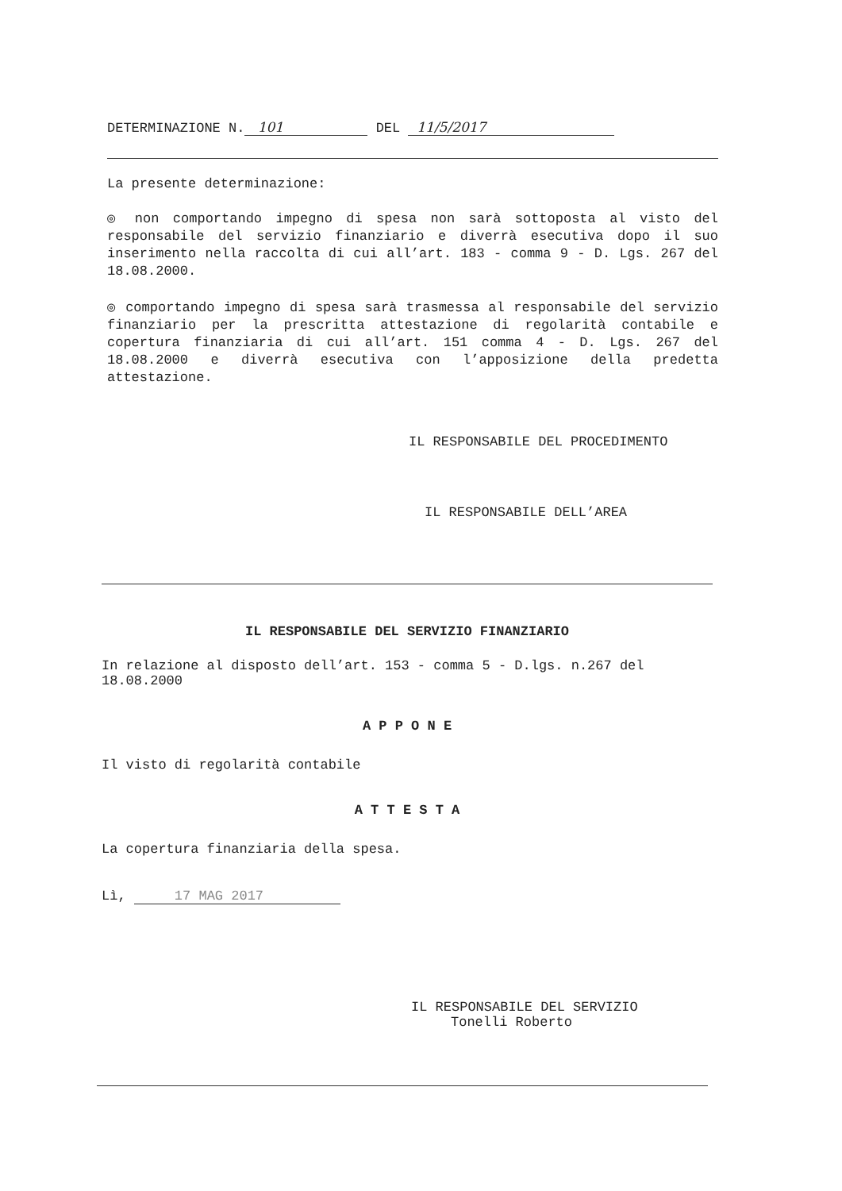DETERMINAZIONE N. 101 DEL 11/5/2017
La presente determinazione:
◎ non comportando impegno di spesa non sarà sottoposta al visto del responsabile del servizio finanziario e diverrà esecutiva dopo il suo inserimento nella raccolta di cui all’art. 183 - comma 9 - D. Lgs. 267 del 18.08.2000.
◎ comportando impegno di spesa sarà trasmessa al responsabile del servizio finanziario per la prescritta attestazione di regolarità contabile e copertura finanziaria di cui all’art. 151 comma 4 - D. Lgs. 267 del 18.08.2000 e diverrà esecutiva con l’apposizione della predetta attestazione.
IL RESPONSABILE DEL PROCEDIMENTO
IL RESPONSABILE DELL’AREA
IL RESPONSABILE DEL SERVIZIO FINANZIARIO
In relazione al disposto dell’art. 153 - comma 5 - D.lgs. n.267 del 18.08.2000
A P P O N E
Il visto di regolarità contabile
A T T E S T A
La copertura finanziaria della spesa.
Lì, 17 MAG 2017
IL RESPONSABILE DEL SERVIZIO
Tonelli Roberto